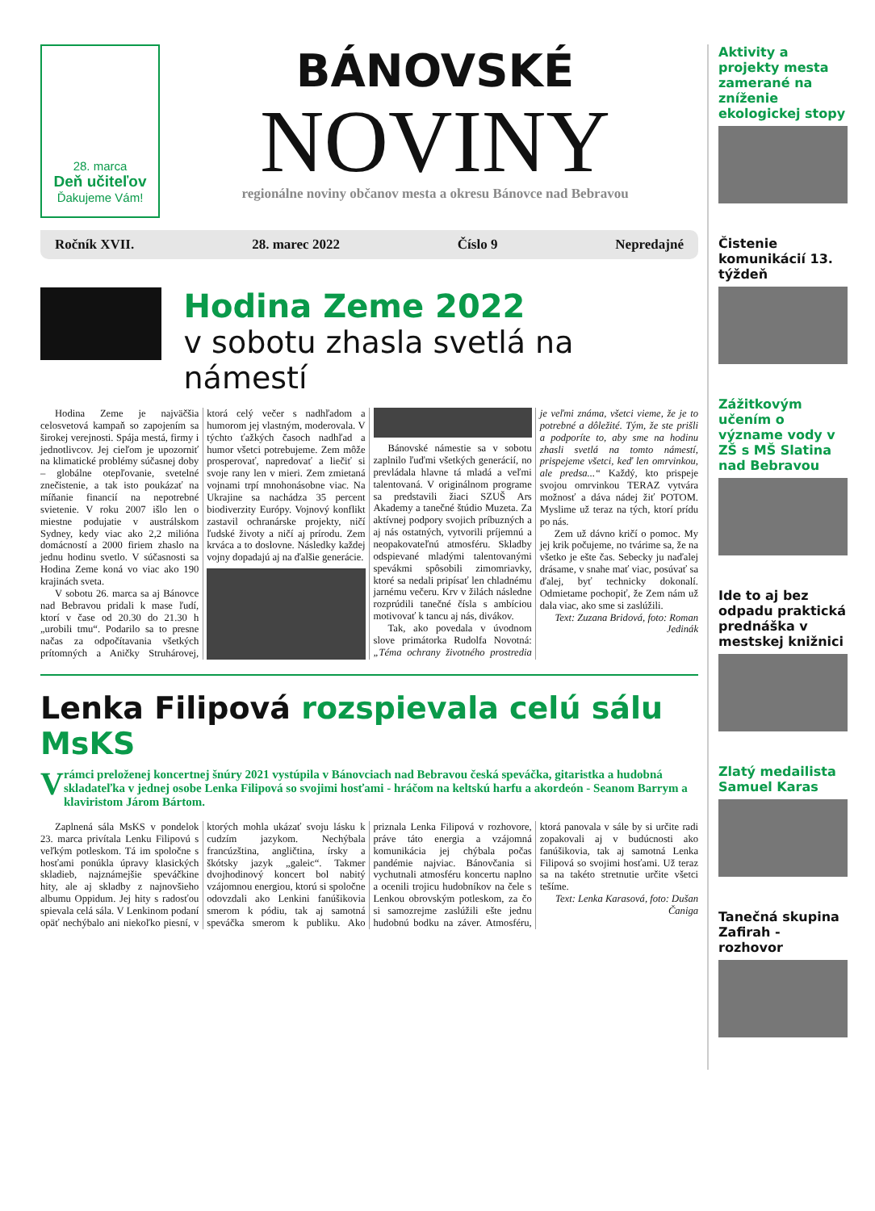28. marca
Deň učiteľov
Ďakujeme Vám!
BÁNOVSKÉ
NOVINY
regionálne noviny občanov mesta a okresu Bánovce nad Bebravou
Ročník XVII. 28. marec 2022 Číslo 9 Nepredajné
Hodina Zeme 2022
v sobotu zhasla svetlá na námestí
Hodina Zeme je najväčšia celosvetová kampaň so zapojením sa širokej verejnosti. Spája mestá, firmy i jednotlivcov. Jej cieľom je upozorniť na klimatické problémy súčasnej doby – globálne otepľovanie, svetelné znečistenie, a tak isto poukázať na míňanie financií na nepotrebné svietenie. V roku 2007 išlo len o miestne podujatie v austrálskom Sydney, kedy viac ako 2,2 milióna domácností a 2000 firiem zhaslo na jednu hodinu svetlo. V súčasnosti sa Hodina Zeme koná vo viac ako 190 krajinách sveta.
V sobotu 26. marca sa aj Bánovce nad Bebravou pridali k mase ľudí, ktorí v čase od 20.30 do 21.30 h „urobili tmu“. Podarilo sa to presne načas za odpočítavania všetkých prítomných a Aničky Struhárovej, ktorá celý večer s nadhľadom a humorom jej vlastným, moderovala. V týchto ťažkých časoch nadhľad a humor všetci potrebujeme. Zem môže prosperovať, napredovať a liečiť si svoje rany len v mieri. Zem zmietaná vojnami trpí mnohonásobne viac. Na Ukrajine sa nachádza 35 percent biodiverzity Európy. Vojnový konflikt zastavil ochranárske projekty, ničí ľudské životy a ničí aj prírodu. Zem krváca a to doslovne. Následky každej vojny dopadajú aj na ďalšie generácie.
Bánovské námestie sa v sobotu zaplnilo ľuďmi všetkých generácií, no prevládala hlavne tá mladá a veľmi talentovaná. V originálnom programe sa predstavili žiaci SZUŠ Ars Akademy a tanečné štúdio Muzeta. Za aktívnej podpory svojich príbuzných a aj nás ostatných, vytvorili príjemnú a neopakovateľnú atmosféru. Skladby odspievané mladými talentovanými spevákmi spôsobili zimomriavky, ktoré sa nedali pripísať len chladnému jarnému večeru. Krv v žilách následne rozprúdili tanečné čísla s ambíciou motivovať k tancu aj nás, divákov.
Tak, ako povedala v úvodnom slove primátorka Rudolfa Novotná: „Téma ochrany životného prostredia je veľmi známa, všetci vieme, že je to potrebné a dôležité. Tým, že ste prišli a podporíte to, aby sme na hodinu zhasli svetlá na tomto námestí, prispejeme všetci, keď len omrvinkou, ale predsa...“ Každý, kto prispeje svojou omrvinkou TERAZ vytvára možnosť a dáva nádej žiť POTOM. Myslime už teraz na tých, ktorí prídu po nás.
Zem už dávno kričí o pomoc. My jej krik počujeme, no tvárime sa, že na všetko je ešte čas. Sebecky ju naďalej drásame, v snahe mať viac, posúvať sa ďalej, byť technicky dokonalí. Odmietame pochopiť, že Zem nám už dala viac, ako sme si zaslúžili.
Text: Zuzana Bridová, foto: Roman Jedinák
Lenka Filipová rozspievala celú sálu MsKS
V rámci preloženej koncertnej šnúry 2021 vystúpila v Bánovciach nad Bebravou česká speváčka, gitaristka a hudobná skladateľka v jednej osobe Lenka Filipová so svojimi hosťami - hráčom na keltskú harfu a akordeón - Seanom Barrym a klaviristom Járom Bártom.
Zaplnená sála MsKS v pondelok 23. marca privítala Lenku Filipovú s veľkým potleskom. Tá im spoločne s hosťami ponúkla úpravy klasických skladieb, najznámejšie speváčkine hity, ale aj skladby z najnovšieho albumu Oppidum. Jej hity s radosťou spievala celá sála. V Lenkinom podaní opäť nechýbalo ani niekoľko piesní, v ktorých mohla ukázať svoju lásku k cudzím jazykom. Nechýbala francúzština, angličtina, írsky a škótsky jazyk „galeic“. Takmer dvojhodinový koncert bol nabitý vzájomnou energiou, ktorú si spoločne odovzdali ako Lenkini fanúšikovia smerom k pódiu, tak aj samotná speváčka smerom k publiku. Ako priznala Lenka Filipová v rozhovore, práve táto energia a vzájomná komunikácia jej chýbala počas pandémie najviac. Bánovčania si vychutnali atmosféru koncertu naplno a ocenili trojicu hudobníkov na čele s Lenkou obrovským potleskom, za čo si samozrejme zaslúžili ešte jednu hudobnú bodku na záver. Atmosféru, ktorá panovala v sále by si určite radi zopakovali aj v budúcnosti ako fanúšikovia, tak aj samotná Lenka Filipová so svojimi hosťami. Už teraz sa na takéto stretnutie určite všetci tešíme.
Text: Lenka Karasová, foto: Dušan Čaniga
Aktivity a projekty mesta zamerané na zníženie ekologickej stopy
Čistenie komunikácií 13. týždeň
Zážitkovým učením o význame vody v ZŠ s MŠ Slatina nad Bebravou
Ide to aj bez odpadu praktická prednáška v mestskej knižnici
Zlatý medailista Samuel Karas
Tanečná skupina Zafirah - rozhovor